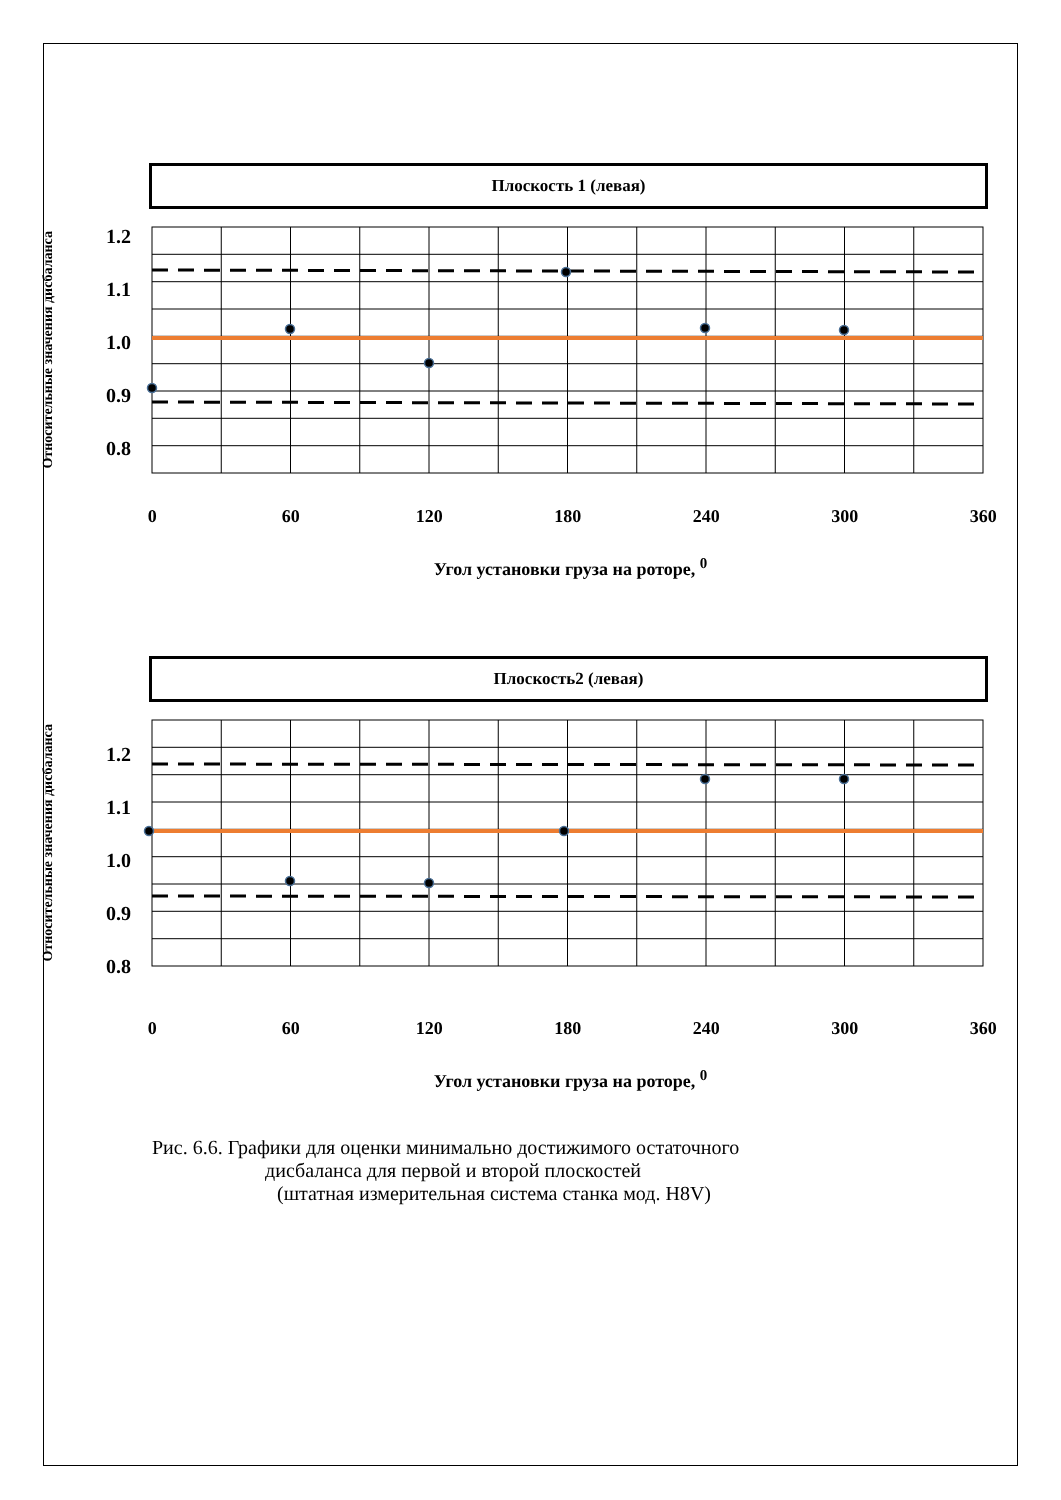Плоскость 1 (левая)
Относительные значения дисбаланса
1.2
1.1
1.0
0.9
0.8
0 60 120 180 240 300 360
Угол установки груза на роторе, <sup>0</sup>
Плоскость2 (левая)
Относительные значения дисбаланса
1.2
1.1
1.0
0.9
0.8
0 60 120 180 240 300 360
Угол установки груза на роторе, <sup>0</sup>
Рис. 6.6. Графики для оценки минимально достижимого остаточного
дисбаланса для первой и второй плоскостей
(штатная измерительная система станка мод. H8V)